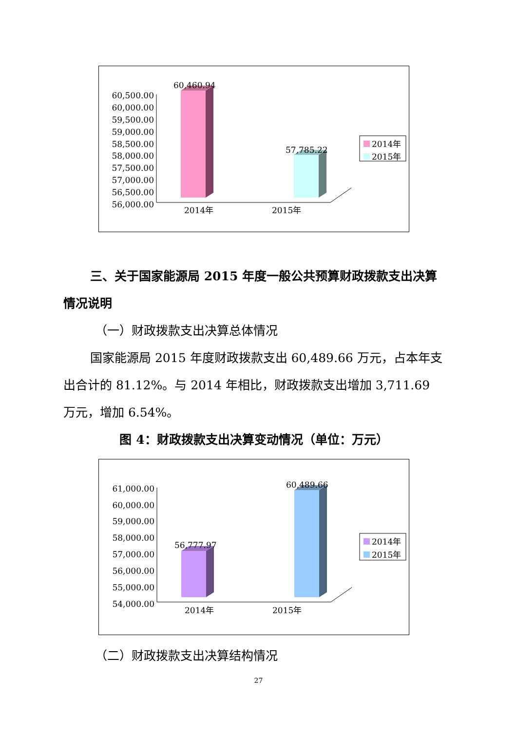60,500.00
60,000.00
59,500.00
59,000.00
58,500.00
58,000.00
57,500.00
57,000.00
56,500.00
56,000.00
60,460.94
57,785.22
2014年
2015年
2014年
2015年
三、关于国家能源局 2015 年度一般公共预算财政拨款支出决算情况说明
（一）财政拨款支出决算总体情况
国家能源局 2015 年度财政拨款支出 60,489.66 万元，占本年支出合计的 81.12%。与 2014 年相比，财政拨款支出增加 3,711.69 万元，增加 6.54%。
图 4：财政拨款支出决算变动情况（单位：万元）
61,000.00
60,000.00
59,000.00
58,000.00
57,000.00
56,000.00
55,000.00
54,000.00
56,777.97
60,489.66
2014年
2015年
2014年
2015年
（二）财政拨款支出决算结构情况
27